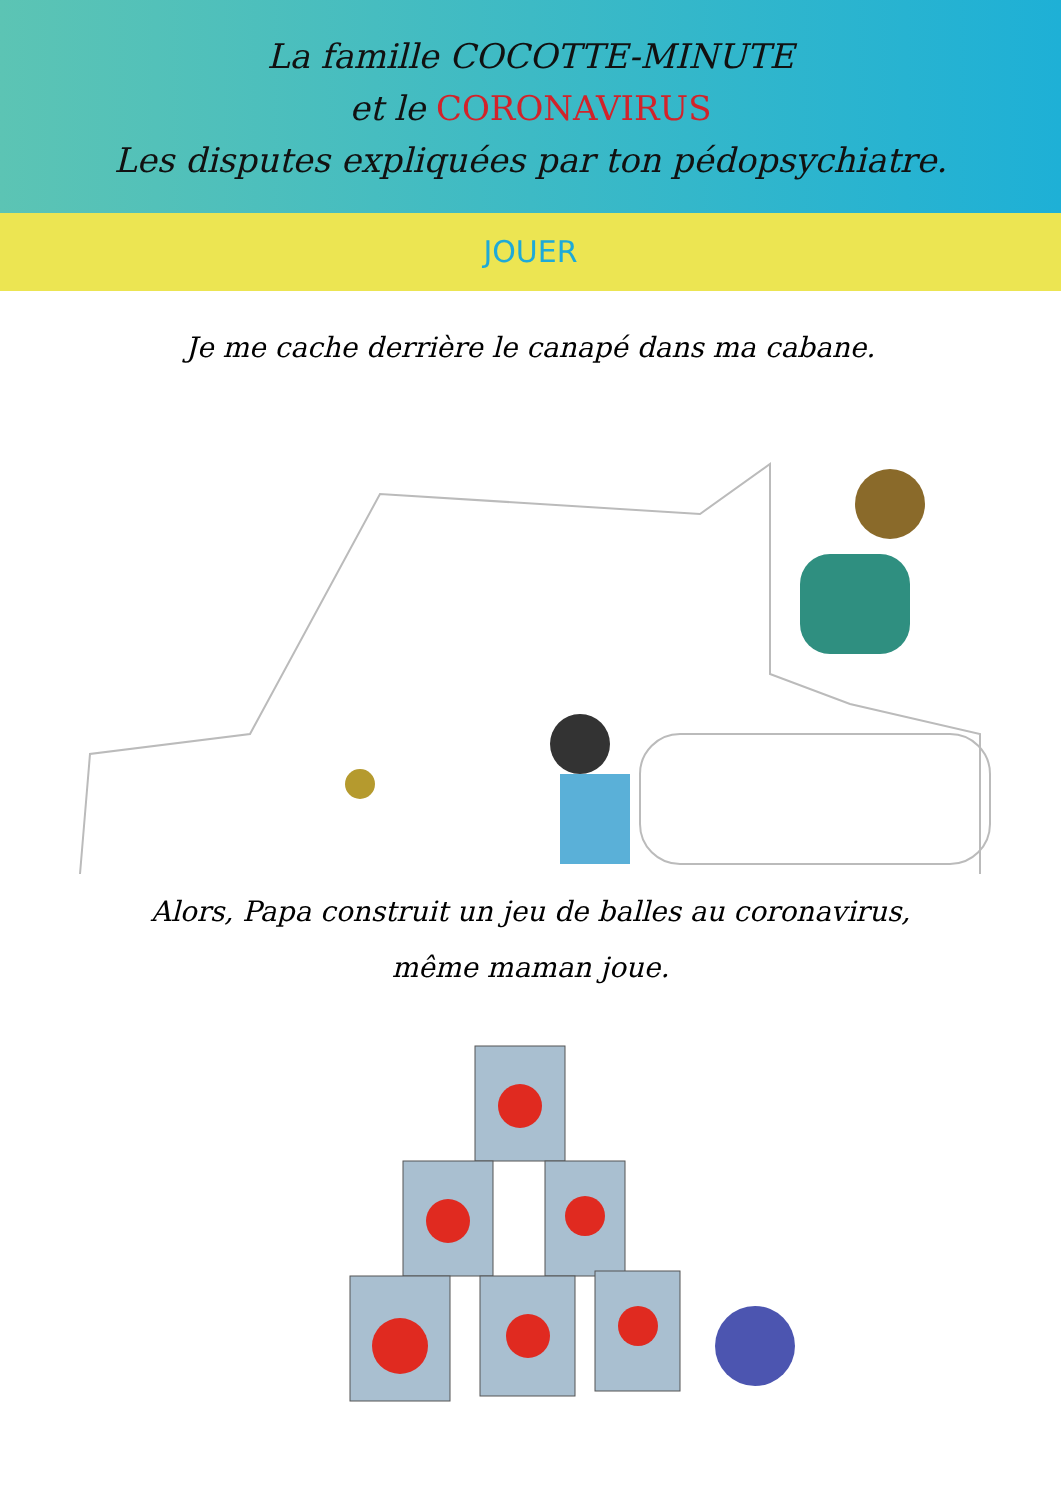La famille COCOTTE-MINUTE
et le CORONAVIRUS
Les disputes expliquées par ton pédopsychiatre.
JOUER
Je me cache derrière le canapé dans ma cabane.
Alors, Papa construit un jeu de balles au coronavirus,
même maman joue.